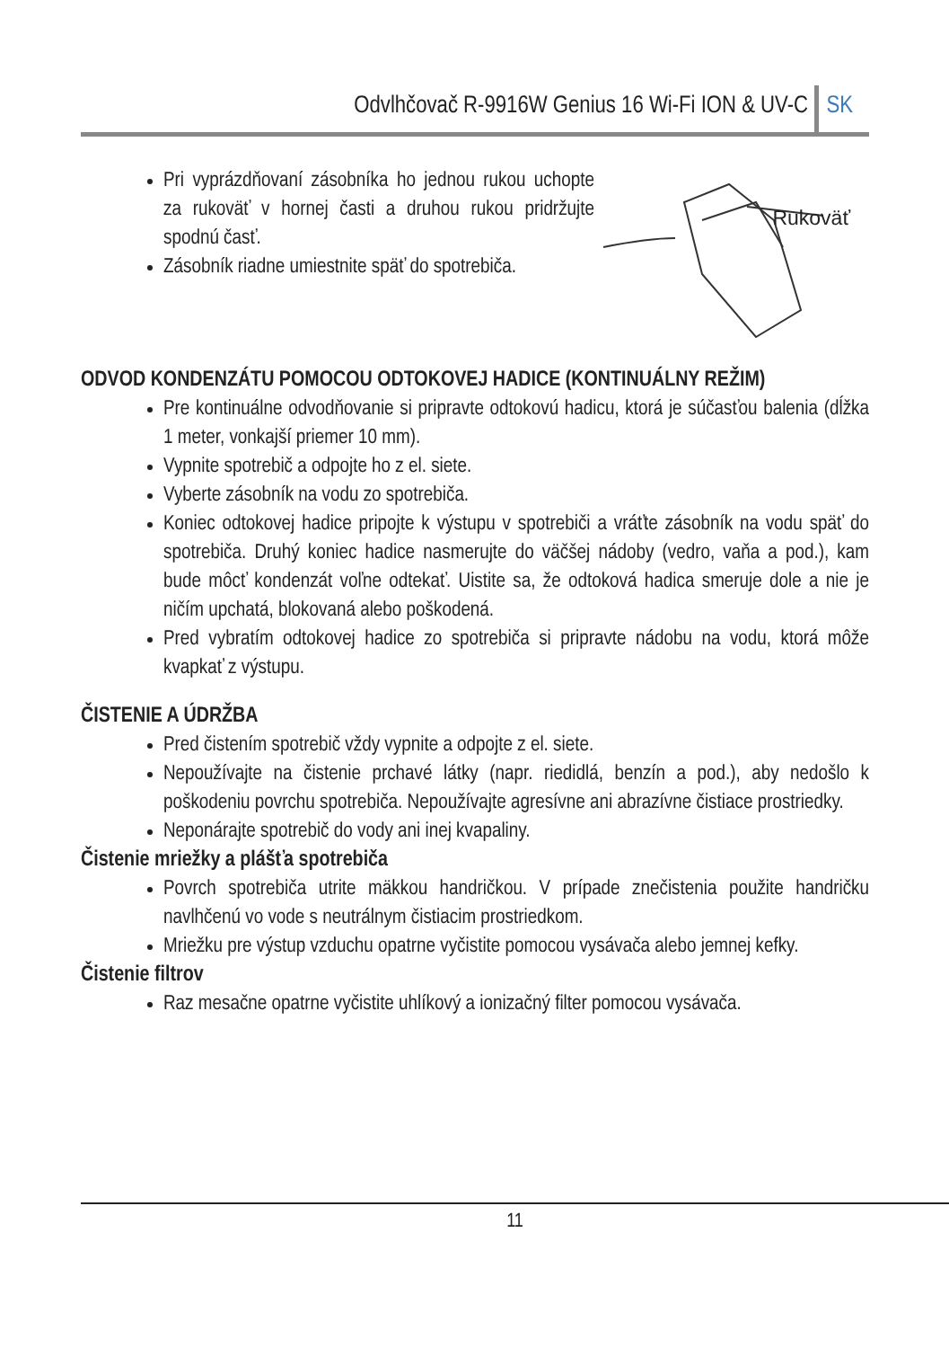Odvlhčovač R-9916W Genius 16 Wi-Fi ION & UV-C SK
Pri vyprázdňovaní zásobníka ho jednou rukou uchopte za rukoväť v hornej časti a druhou rukou pridržujte spodnú časť.
Zásobník riadne umiestnite späť do spotrebiča.
Rukoväť
ODVOD KONDENZÁTU POMOCOU ODTOKOVEJ HADICE (KONTINUÁLNY REŽIM)
Pre kontinuálne odvodňovanie si pripravte odtokovú hadicu, ktorá je súčasťou balenia (dĺžka 1 meter, vonkajší priemer 10 mm).
Vypnite spotrebič a odpojte ho z el. siete.
Vyberte zásobník na vodu zo spotrebiča.
Koniec odtokovej hadice pripojte k výstupu v spotrebiči a vráťte zásobník na vodu späť do spotrebiča. Druhý koniec hadice nasmerujte do väčšej nádoby (vedro, vaňa a pod.), kam bude môcť kondenzát voľne odtekať. Uistite sa, že odtoková hadica smeruje dole a nie je ničím upchatá, blokovaná alebo poškodená.
Pred vybratím odtokovej hadice zo spotrebiča si pripravte nádobu na vodu, ktorá môže kvapkať z výstupu.
ČISTENIE A ÚDRŽBA
Pred čistením spotrebič vždy vypnite a odpojte z el. siete.
Nepoužívajte na čistenie prchavé látky (napr. riedidlá, benzín a pod.), aby nedošlo k poškodeniu povrchu spotrebiča. Nepoužívajte agresívne ani abrazívne čistiace prostriedky.
Neponárajte spotrebič do vody ani inej kvapaliny.
Čistenie mriežky a plášťa spotrebiča
Povrch spotrebiča utrite mäkkou handričkou. V prípade znečistenia použite handričku navlhčenú vo vode s neutrálnym čistiacim prostriedkom.
Mriežku pre výstup vzduchu opatrne vyčistite pomocou vysávača alebo jemnej kefky.
Čistenie filtrov
Raz mesačne opatrne vyčistite uhlíkový a ionizačný filter pomocou vysávača.
11